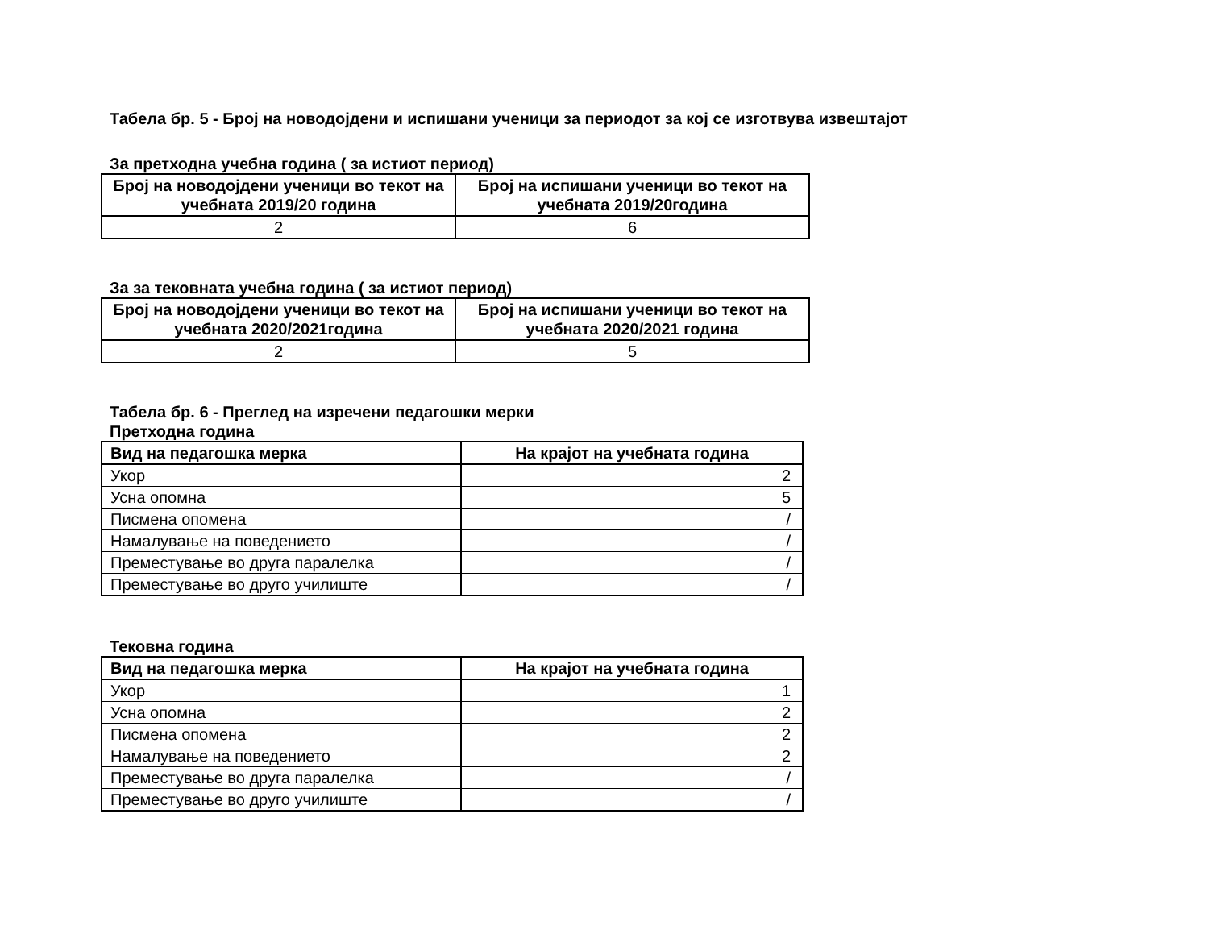Табела бр. 5 - Број на новодојдени и испишани ученици за периодот за кој се изготвува извештајот
За претходна учебна година ( за истиот период)
| Број на новодојдени ученици во текот на учебната 2019/20 година | Број на испишани ученици во текот на учебната 2019/20година |
| --- | --- |
| 2 | 6 |
За за тековната учебна година ( за истиот период)
| Број на новодојдени ученици во текот на учебната 2020/2021година | Број на испишани ученици во текот на учебната 2020/2021 година |
| --- | --- |
| 2 | 5 |
Табела бр. 6 - Преглед на изречени педагошки мерки
Претходна година
| Вид на педагошка мерка | На крајот на учебната година |
| --- | --- |
| Укор | 2 |
| Усна опомна | 5 |
| Писмена опомена | / |
| Намалување на поведението | / |
| Преместување во друга паралелка | / |
| Преместување во друго училиште | / |
Тековна година
| Вид на педагошка мерка | На крајот на учебната година |
| --- | --- |
| Укор | 1 |
| Усна опомна | 2 |
| Писмена опомена | 2 |
| Намалување на поведението | 2 |
| Преместување во друга паралелка | / |
| Преместување во друго училиште | / |